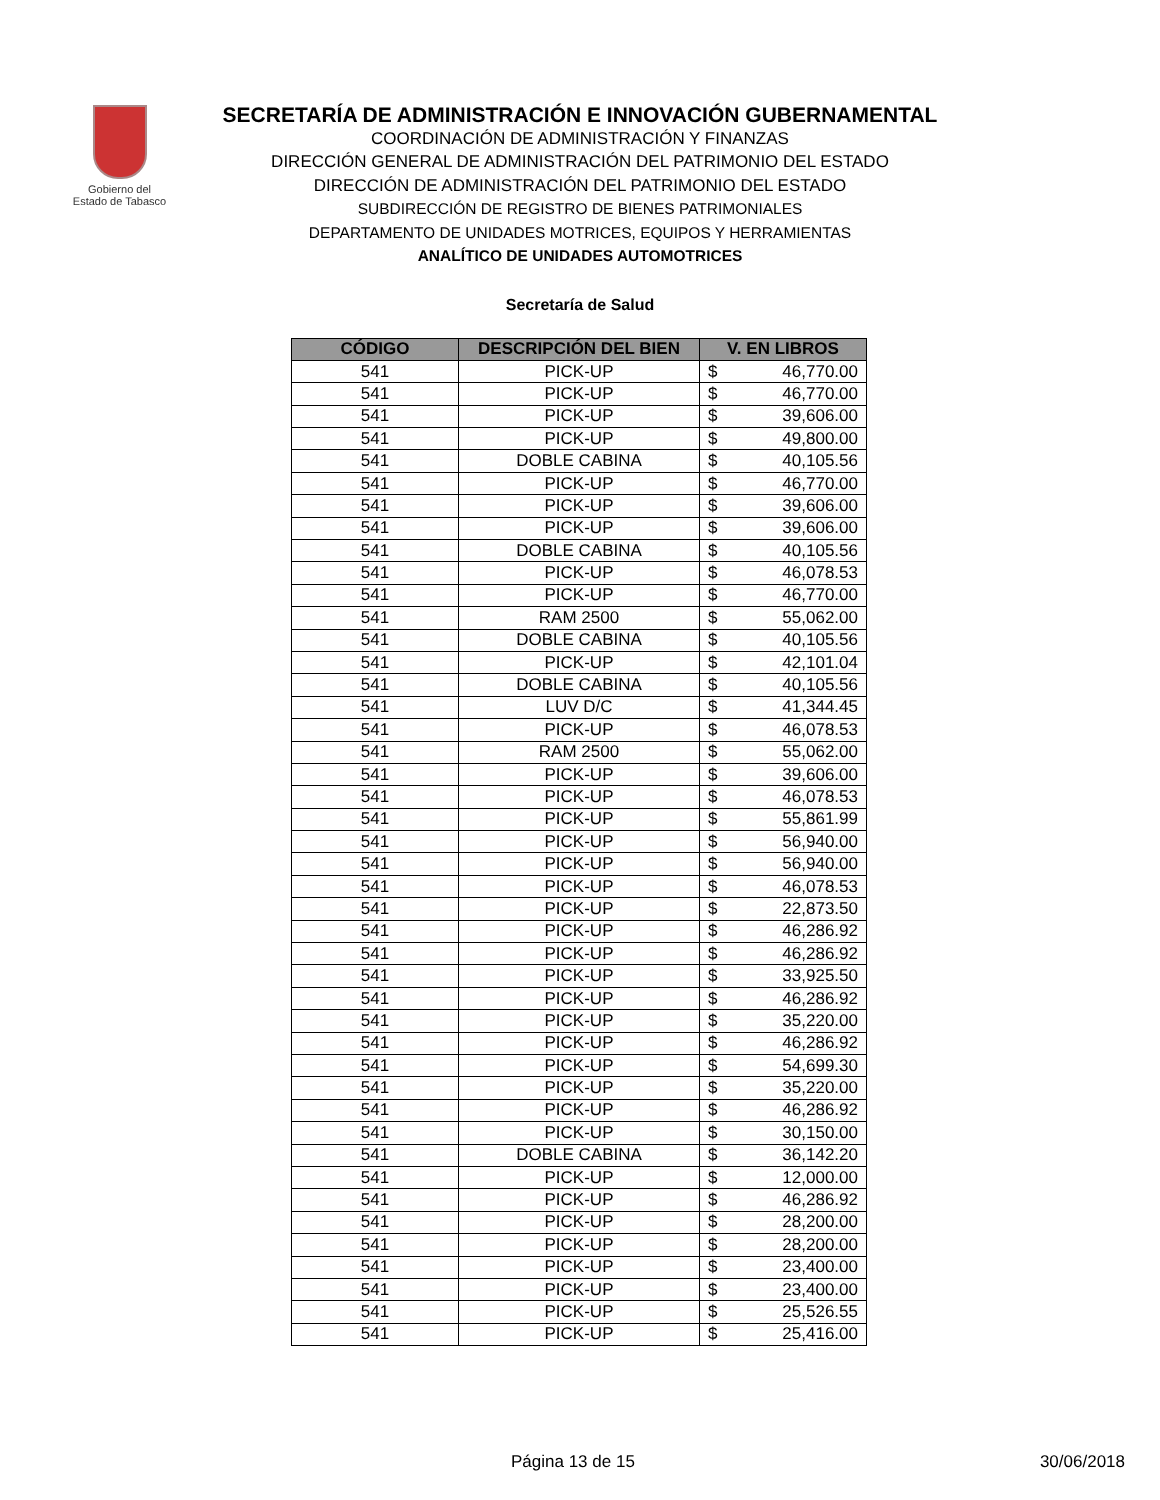Gobierno del
Estado de Tabasco
SECRETARÍA DE ADMINISTRACIÓN E INNOVACIÓN GUBERNAMENTAL
COORDINACIÓN DE ADMINISTRACIÓN Y FINANZAS
DIRECCIÓN GENERAL DE ADMINISTRACIÓN DEL PATRIMONIO DEL ESTADO
DIRECCIÓN DE ADMINISTRACIÓN DEL PATRIMONIO DEL ESTADO
SUBDIRECCIÓN DE REGISTRO DE BIENES PATRIMONIALES
DEPARTAMENTO DE UNIDADES MOTRICES, EQUIPOS Y HERRAMIENTAS
ANALÍTICO DE UNIDADES AUTOMOTRICES
Secretaría de Salud
| CÓDIGO | DESCRIPCIÓN DEL BIEN | V. EN LIBROS | |
| --- | --- | --- | --- |
| 541 | PICK-UP | $ | 46,770.00 |
| 541 | PICK-UP | $ | 46,770.00 |
| 541 | PICK-UP | $ | 39,606.00 |
| 541 | PICK-UP | $ | 49,800.00 |
| 541 | DOBLE CABINA | $ | 40,105.56 |
| 541 | PICK-UP | $ | 46,770.00 |
| 541 | PICK-UP | $ | 39,606.00 |
| 541 | PICK-UP | $ | 39,606.00 |
| 541 | DOBLE CABINA | $ | 40,105.56 |
| 541 | PICK-UP | $ | 46,078.53 |
| 541 | PICK-UP | $ | 46,770.00 |
| 541 | RAM 2500 | $ | 55,062.00 |
| 541 | DOBLE CABINA | $ | 40,105.56 |
| 541 | PICK-UP | $ | 42,101.04 |
| 541 | DOBLE CABINA | $ | 40,105.56 |
| 541 | LUV D/C | $ | 41,344.45 |
| 541 | PICK-UP | $ | 46,078.53 |
| 541 | RAM 2500 | $ | 55,062.00 |
| 541 | PICK-UP | $ | 39,606.00 |
| 541 | PICK-UP | $ | 46,078.53 |
| 541 | PICK-UP | $ | 55,861.99 |
| 541 | PICK-UP | $ | 56,940.00 |
| 541 | PICK-UP | $ | 56,940.00 |
| 541 | PICK-UP | $ | 46,078.53 |
| 541 | PICK-UP | $ | 22,873.50 |
| 541 | PICK-UP | $ | 46,286.92 |
| 541 | PICK-UP | $ | 46,286.92 |
| 541 | PICK-UP | $ | 33,925.50 |
| 541 | PICK-UP | $ | 46,286.92 |
| 541 | PICK-UP | $ | 35,220.00 |
| 541 | PICK-UP | $ | 46,286.92 |
| 541 | PICK-UP | $ | 54,699.30 |
| 541 | PICK-UP | $ | 35,220.00 |
| 541 | PICK-UP | $ | 46,286.92 |
| 541 | PICK-UP | $ | 30,150.00 |
| 541 | DOBLE CABINA | $ | 36,142.20 |
| 541 | PICK-UP | $ | 12,000.00 |
| 541 | PICK-UP | $ | 46,286.92 |
| 541 | PICK-UP | $ | 28,200.00 |
| 541 | PICK-UP | $ | 28,200.00 |
| 541 | PICK-UP | $ | 23,400.00 |
| 541 | PICK-UP | $ | 23,400.00 |
| 541 | PICK-UP | $ | 25,526.55 |
| 541 | PICK-UP | $ | 25,416.00 |
Página 13 de 15 30/06/2018